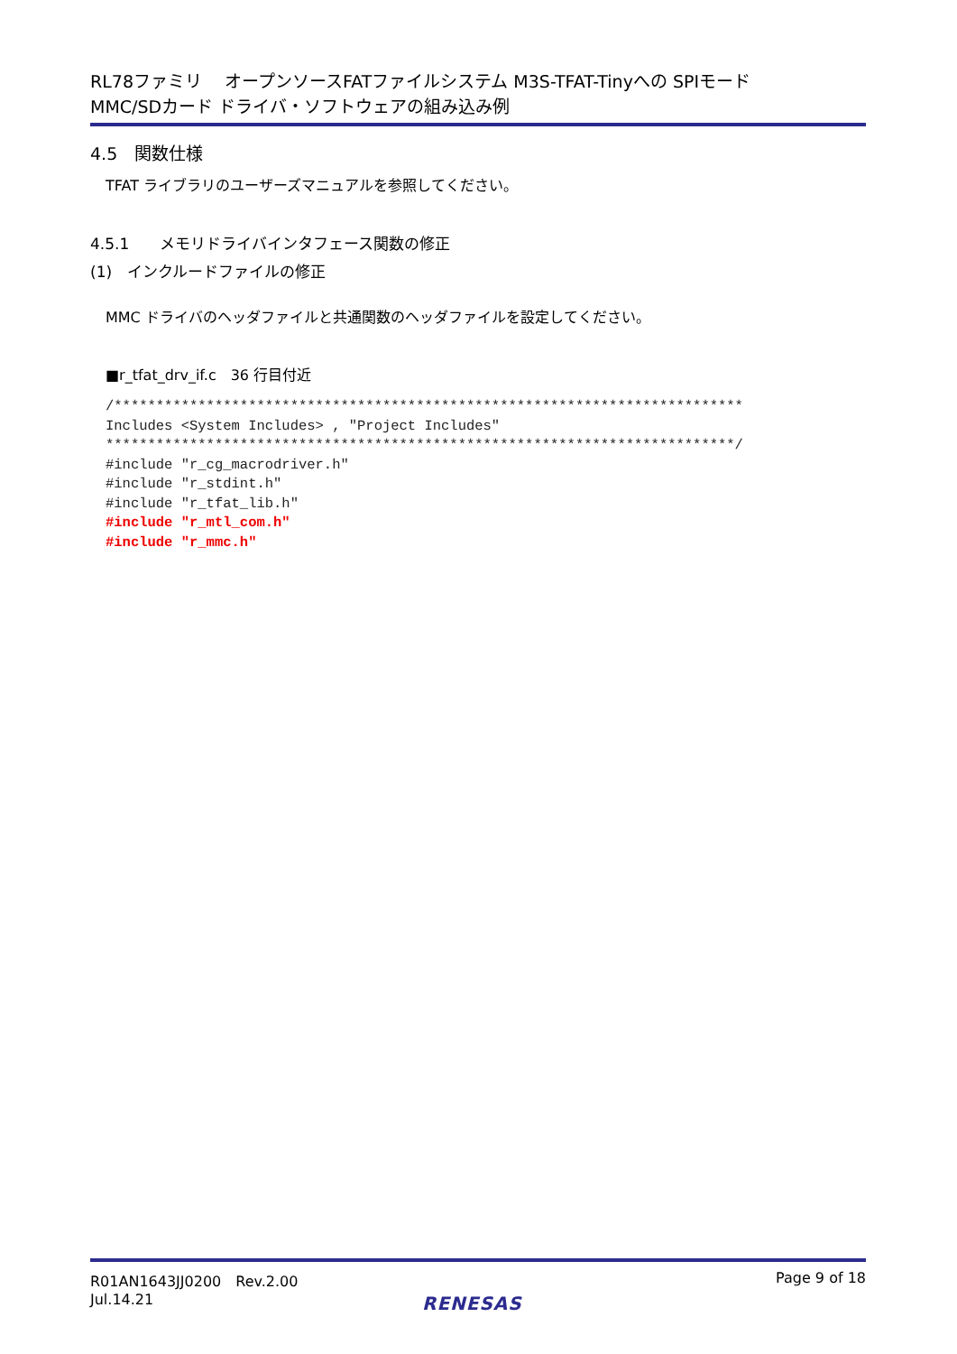RL78ファミリ　 オープンソースFATファイルシステム M3S-TFAT-Tinyへの SPIモード
MMC/SDカード ドライバ・ソフトウェアの組み込み例
4.5　関数仕様
TFAT ライブラリのユーザーズマニュアルを参照してください。
4.5.1　　メモリドライバインタフェース関数の修正
(1)　インクルードファイルの修正
MMC ドライバのヘッダファイルと共通関数のヘッダファイルを設定してください。
■r_tfat_drv_if.c　36 行目付近
/***************************************************************************
Includes <System Includes> , "Project Includes"
***************************************************************************/
#include "r_cg_macrodriver.h"
#include "r_stdint.h"
#include "r_tfat_lib.h"
#include "r_mtl_com.h"
#include "r_mmc.h"
R01AN1643JJ0200　Rev.2.00
Jul.14.21
Page 9 of 18
RENESAS